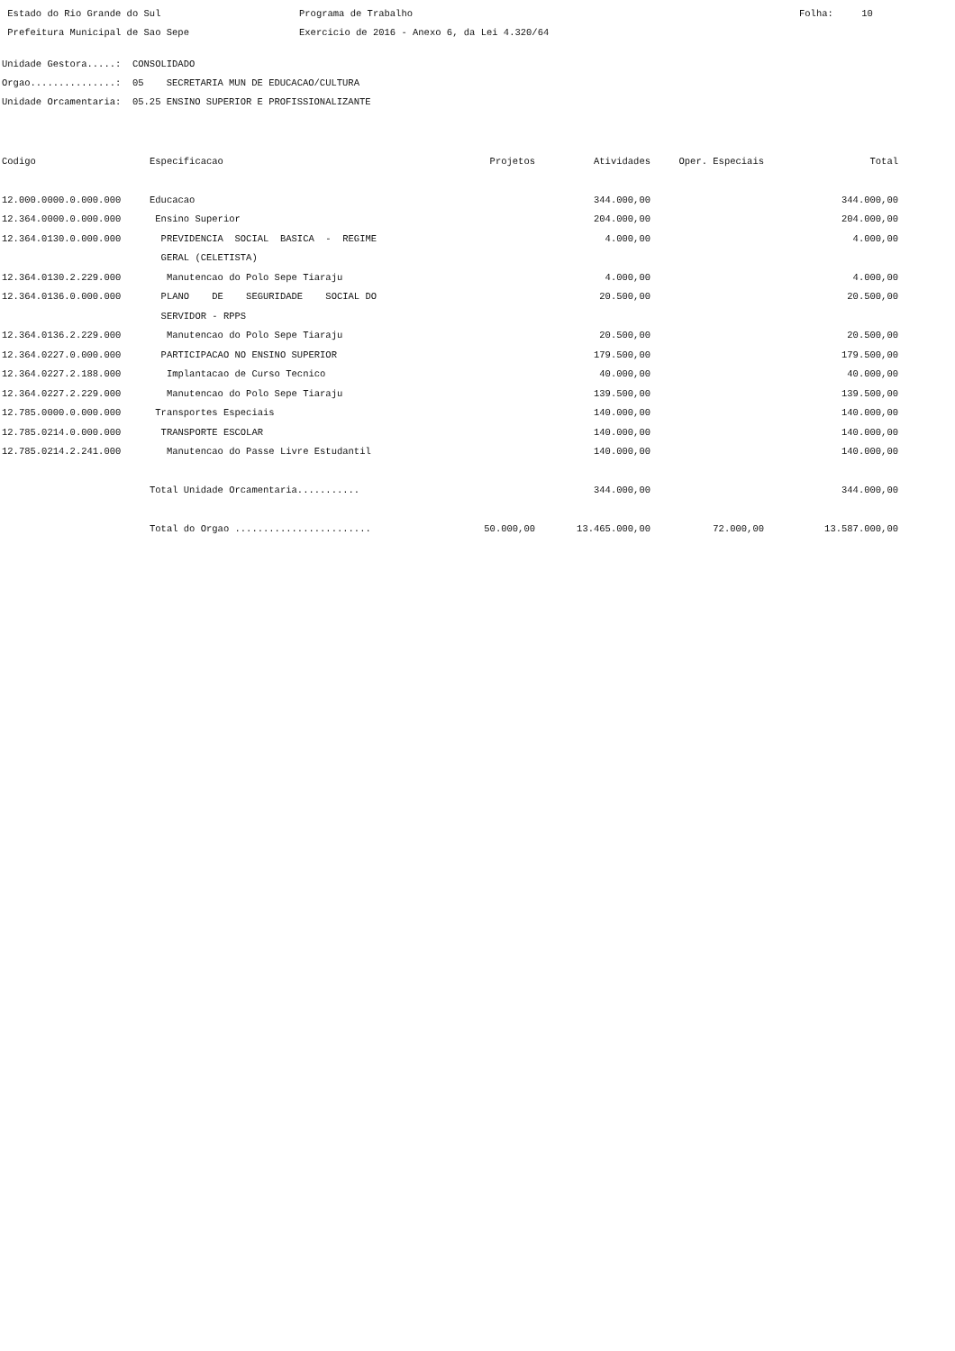Estado do Rio Grande do Sul
Programa de Trabalho
Folha: 10
Prefeitura Municipal de Sao Sepe
Exercicio de 2016 - Anexo 6, da Lei 4.320/64
Unidade Gestora.....: CONSOLIDADO
Orgao...............: 05 SECRETARIA MUN DE EDUCACAO/CULTURA
Unidade Orcamentaria: 05.25 ENSINO SUPERIOR E PROFISSIONALIZANTE
| Codigo | Especificacao | Projetos | Atividades | Oper. Especiais | Total |
| --- | --- | --- | --- | --- | --- |
| 12.000.0000.0.000.000 | Educacao | | 344.000,00 | | 344.000,00 |
| 12.364.0000.0.000.000 | Ensino Superior | | 204.000,00 | | 204.000,00 |
| 12.364.0130.0.000.000 | PREVIDENCIA SOCIAL BASICA - REGIME | | 4.000,00 | | 4.000,00 |
| | GERAL (CELETISTA) | | | | |
| 12.364.0130.2.229.000 | Manutencao do Polo Sepe Tiaraju | | 4.000,00 | | 4.000,00 |
| 12.364.0136.0.000.000 | PLANO DE SEGURIDADE SOCIAL DO | | 20.500,00 | | 20.500,00 |
| | SERVIDOR - RPPS | | | | |
| 12.364.0136.2.229.000 | Manutencao do Polo Sepe Tiaraju | | 20.500,00 | | 20.500,00 |
| 12.364.0227.0.000.000 | PARTICIPACAO NO ENSINO SUPERIOR | | 179.500,00 | | 179.500,00 |
| 12.364.0227.2.188.000 | Implantacao de Curso Tecnico | | 40.000,00 | | 40.000,00 |
| 12.364.0227.2.229.000 | Manutencao do Polo Sepe Tiaraju | | 139.500,00 | | 139.500,00 |
| 12.785.0000.0.000.000 | Transportes Especiais | | 140.000,00 | | 140.000,00 |
| 12.785.0214.0.000.000 | TRANSPORTE ESCOLAR | | 140.000,00 | | 140.000,00 |
| 12.785.0214.2.241.000 | Manutencao do Passe Livre Estudantil | | 140.000,00 | | 140.000,00 |
| | Total Unidade Orcamentaria........... | | 344.000,00 | | 344.000,00 |
| | Total do Orgao ........................ | 50.000,00 | 13.465.000,00 | 72.000,00 | 13.587.000,00 |